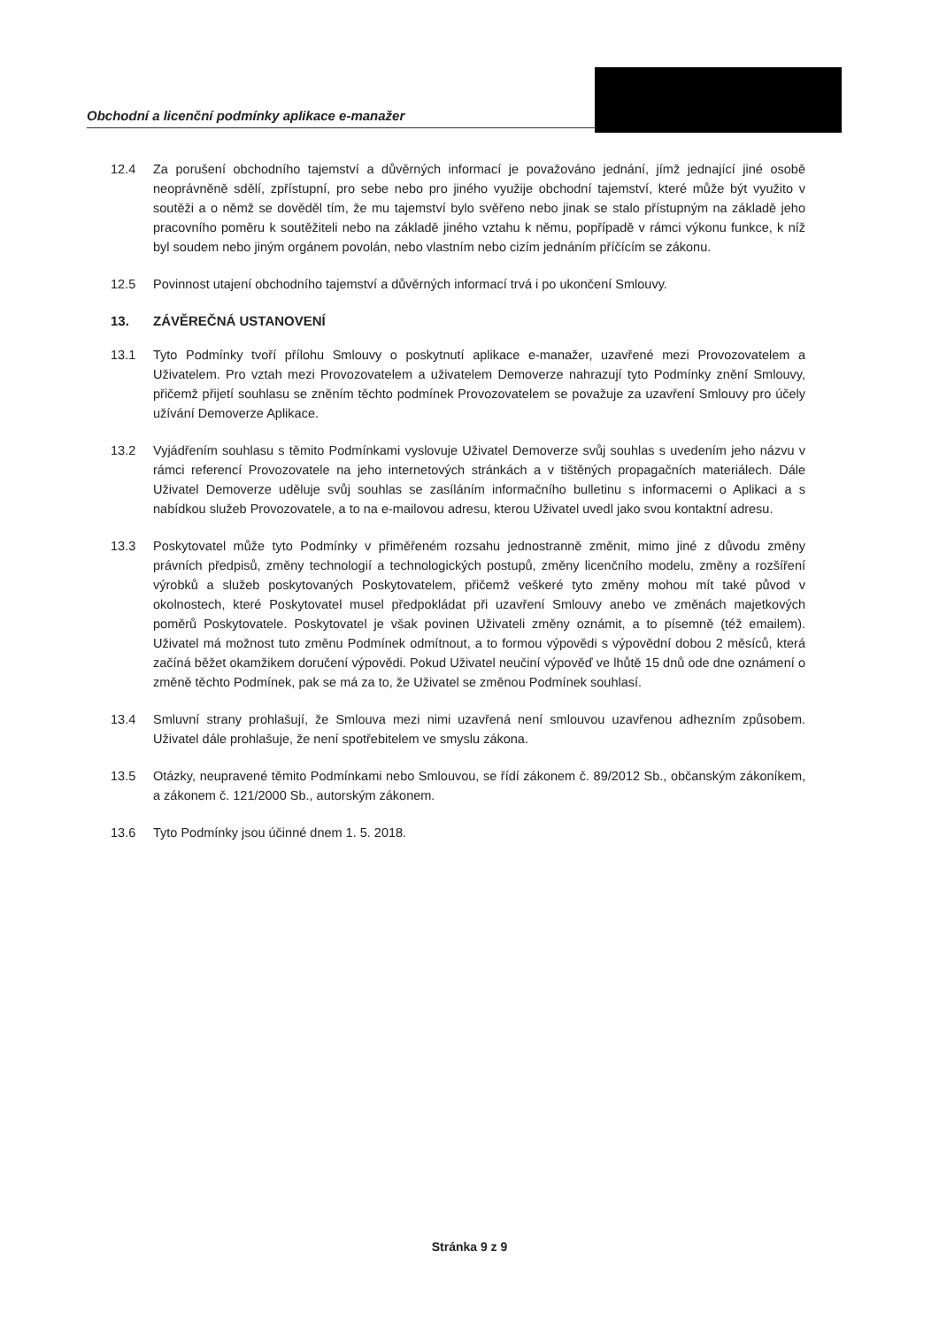Obchodní a licenční podmínky aplikace e-manažer
12.4 Za porušení obchodního tajemství a důvěrných informací je považováno jednání, jímž jednající jiné osobě neoprávněně sdělí, zpřístupní, pro sebe nebo pro jiného využije obchodní tajemství, které může být využito v soutěži a o němž se dověděl tím, že mu tajemství bylo svěřeno nebo jinak se stalo přístupným na základě jeho pracovního poměru k soutěžiteli nebo na základě jiného vztahu k němu, popřípadě v rámci výkonu funkce, k níž byl soudem nebo jiným orgánem povolán, nebo vlastním nebo cizím jednáním příčícím se zákonu.
12.5 Povinnost utajení obchodního tajemství a důvěrných informací trvá i po ukončení Smlouvy.
13. ZÁVĚREČNÁ USTANOVENÍ
13.1 Tyto Podmínky tvoří přílohu Smlouvy o poskytnutí aplikace e-manažer, uzavřené mezi Provozovatelem a Uživatelem. Pro vztah mezi Provozovatelem a uživatelem Demoverze nahrazují tyto Podmínky znění Smlouvy, přičemž přijetí souhlasu se zněním těchto podmínek Provozovatelem se považuje za uzavření Smlouvy pro účely užívání Demoverze Aplikace.
13.2 Vyjádřením souhlasu s těmito Podmínkami vyslovuje Uživatel Demoverze svůj souhlas s uvedením jeho názvu v rámci referencí Provozovatele na jeho internetových stránkách a v tištěných propagačních materiálech. Dále Uživatel Demoverze uděluje svůj souhlas se zasíláním informačního bulletinu s informacemi o Aplikaci a s nabídkou služeb Provozovatele, a to na e-mailovou adresu, kterou Uživatel uvedl jako svou kontaktní adresu.
13.3 Poskytovatel může tyto Podmínky v přiměřeném rozsahu jednostranně změnit, mimo jiné z důvodu změny právních předpisů, změny technologií a technologických postupů, změny licenčního modelu, změny a rozšíření výrobků a služeb poskytovaných Poskytovatelem, přičemž veškeré tyto změny mohou mít také původ v okolnostech, které Poskytovatel musel předpokládat při uzavření Smlouvy anebo ve změnách majetkových poměrů Poskytovatele. Poskytovatel je však povinen Uživateli změny oznámit, a to písemně (též emailem). Uživatel má možnost tuto změnu Podmínek odmítnout, a to formou výpovědi s výpovědní dobou 2 měsíců, která začíná běžet okamžikem doručení výpovědi. Pokud Uživatel neučiní výpověď ve lhůtě 15 dnů ode dne oznámení o změně těchto Podmínek, pak se má za to, že Uživatel se změnou Podmínek souhlasí.
13.4 Smluvní strany prohlašují, že Smlouva mezi nimi uzavřená není smlouvou uzavřenou adhezním způsobem. Uživatel dále prohlašuje, že není spotřebitelem ve smyslu zákona.
13.5 Otázky, neupravené těmito Podmínkami nebo Smlouvou, se řídí zákonem č. 89/2012 Sb., občanským zákoníkem, a zákonem č. 121/2000 Sb., autorským zákonem.
13.6 Tyto Podmínky jsou účinné dnem 1. 5. 2018.
Stránka 9 z 9